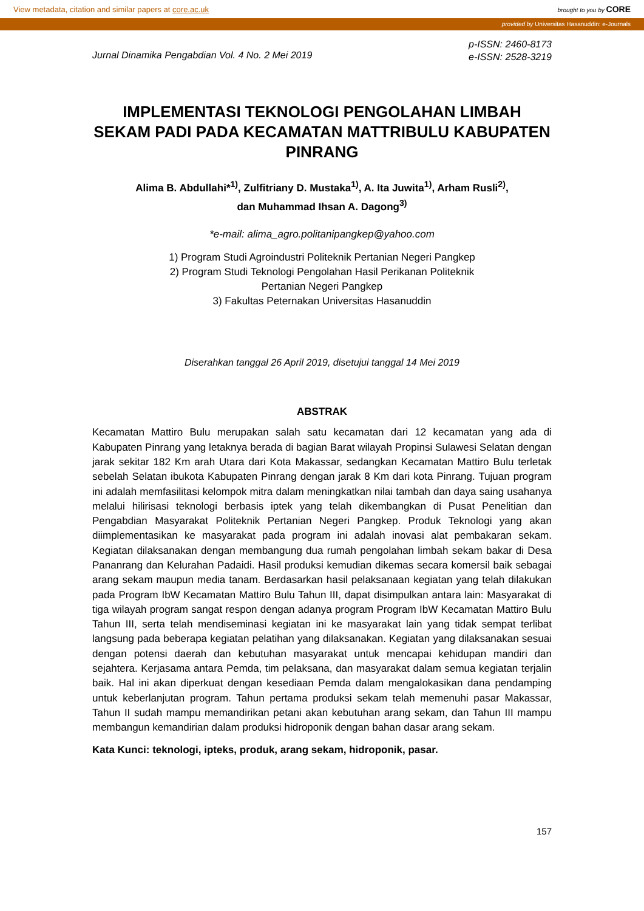View metadata, citation and similar papers at core.ac.uk brought to you by CORE
provided by Universitas Hasanuddin: e-Journals
Jurnal Dinamika Pengabdian Vol. 4 No. 2 Mei 2019 p-ISSN: 2460-8173
e-ISSN: 2528-3219
IMPLEMENTASI TEKNOLOGI PENGOLAHAN LIMBAH SEKAM PADI PADA KECAMATAN MATTRIBULU KABUPATEN PINRANG
Alima B. Abdullahi*<sup>1)</sup>, Zulfitriany D. Mustaka<sup>1)</sup>, A. Ita Juwita<sup>1)</sup>, Arham Rusli<sup>2)</sup>,
dan Muhammad Ihsan A. Dagong<sup>3)</sup>
*e-mail: alima_agro.politanipangkep@yahoo.com
1) Program Studi Agroindustri Politeknik Pertanian Negeri Pangkep
2) Program Studi Teknologi Pengolahan Hasil Perikanan Politeknik
Pertanian Negeri Pangkep
3) Fakultas Peternakan Universitas Hasanuddin
Diserahkan tanggal 26 April 2019, disetujui tanggal 14 Mei 2019
ABSTRAK
Kecamatan Mattiro Bulu merupakan salah satu kecamatan dari 12 kecamatan yang ada di Kabupaten Pinrang yang letaknya berada di bagian Barat wilayah Propinsi Sulawesi Selatan dengan jarak sekitar 182 Km arah Utara dari Kota Makassar, sedangkan Kecamatan Mattiro Bulu terletak sebelah Selatan ibukota Kabupaten Pinrang dengan jarak 8 Km dari kota Pinrang. Tujuan program ini adalah memfasilitasi kelompok mitra dalam meningkatkan nilai tambah dan daya saing usahanya melalui hilirisasi teknologi berbasis iptek yang telah dikembangkan di Pusat Penelitian dan Pengabdian Masyarakat Politeknik Pertanian Negeri Pangkep. Produk Teknologi yang akan diimplementasikan ke masyarakat pada program ini adalah inovasi alat pembakaran sekam. Kegiatan dilaksanakan dengan membangung dua rumah pengolahan limbah sekam bakar di Desa Pananrang dan Kelurahan Padaidi. Hasil produksi kemudian dikemas secara komersil baik sebagai arang sekam maupun media tanam. Berdasarkan hasil pelaksanaan kegiatan yang telah dilakukan pada Program IbW Kecamatan Mattiro Bulu Tahun III, dapat disimpulkan antara lain: Masyarakat di tiga wilayah program sangat respon dengan adanya program Program IbW Kecamatan Mattiro Bulu Tahun III, serta telah mendiseminasi kegiatan ini ke masyarakat lain yang tidak sempat terlibat langsung pada beberapa kegiatan pelatihan yang dilaksanakan. Kegiatan yang dilaksanakan sesuai dengan potensi daerah dan kebutuhan masyarakat untuk mencapai kehidupan mandiri dan sejahtera. Kerjasama antara Pemda, tim pelaksana, dan masyarakat dalam semua kegiatan terjalin baik. Hal ini akan diperkuat dengan kesediaan Pemda dalam mengalokasikan dana pendamping untuk keberlanjutan program. Tahun pertama produksi sekam telah memenuhi pasar Makassar, Tahun II sudah mampu memandirikan petani akan kebutuhan arang sekam, dan Tahun III mampu membangun kemandirian dalam produksi hidroponik dengan bahan dasar arang sekam.
Kata Kunci: teknologi, ipteks, produk, arang sekam, hidroponik, pasar.
157